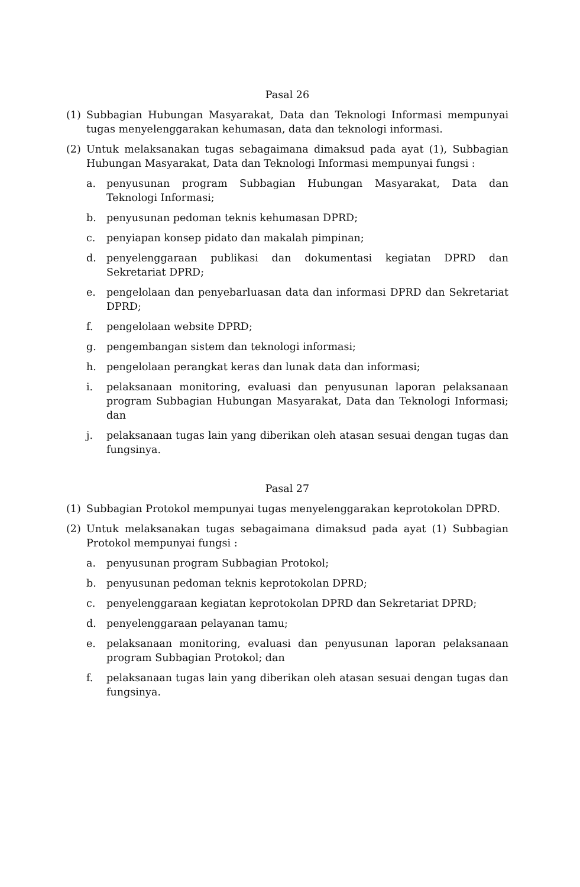Pasal 26
(1) Subbagian Hubungan Masyarakat, Data dan Teknologi Informasi mempunyai tugas menyelenggarakan kehumasan, data dan teknologi informasi.
(2) Untuk melaksanakan tugas sebagaimana dimaksud pada ayat (1), Subbagian Hubungan Masyarakat, Data dan Teknologi Informasi mempunyai fungsi :
a. penyusunan program Subbagian Hubungan Masyarakat, Data dan Teknologi Informasi;
b. penyusunan pedoman teknis kehumasan DPRD;
c. penyiapan konsep pidato dan makalah pimpinan;
d. penyelenggaraan publikasi dan dokumentasi kegiatan DPRD dan Sekretariat DPRD;
e. pengelolaan dan penyebarluasan data dan informasi DPRD dan Sekretariat DPRD;
f. pengelolaan website DPRD;
g. pengembangan sistem dan teknologi informasi;
h. pengelolaan perangkat keras dan lunak data dan informasi;
i. pelaksanaan monitoring, evaluasi dan penyusunan laporan pelaksanaan program Subbagian Hubungan Masyarakat, Data dan Teknologi Informasi; dan
j. pelaksanaan tugas lain yang diberikan oleh atasan sesuai dengan tugas dan fungsinya.
Pasal 27
(1) Subbagian Protokol mempunyai tugas menyelenggarakan keprotokolan DPRD.
(2) Untuk melaksanakan tugas sebagaimana dimaksud pada ayat (1) Subbagian Protokol mempunyai fungsi :
a. penyusunan program Subbagian Protokol;
b. penyusunan pedoman teknis keprotokolan DPRD;
c. penyelenggaraan kegiatan keprotokolan DPRD dan Sekretariat DPRD;
d. penyelenggaraan pelayanan tamu;
e. pelaksanaan monitoring, evaluasi dan penyusunan laporan pelaksanaan program Subbagian Protokol; dan
f. pelaksanaan tugas lain yang diberikan oleh atasan sesuai dengan tugas dan fungsinya.